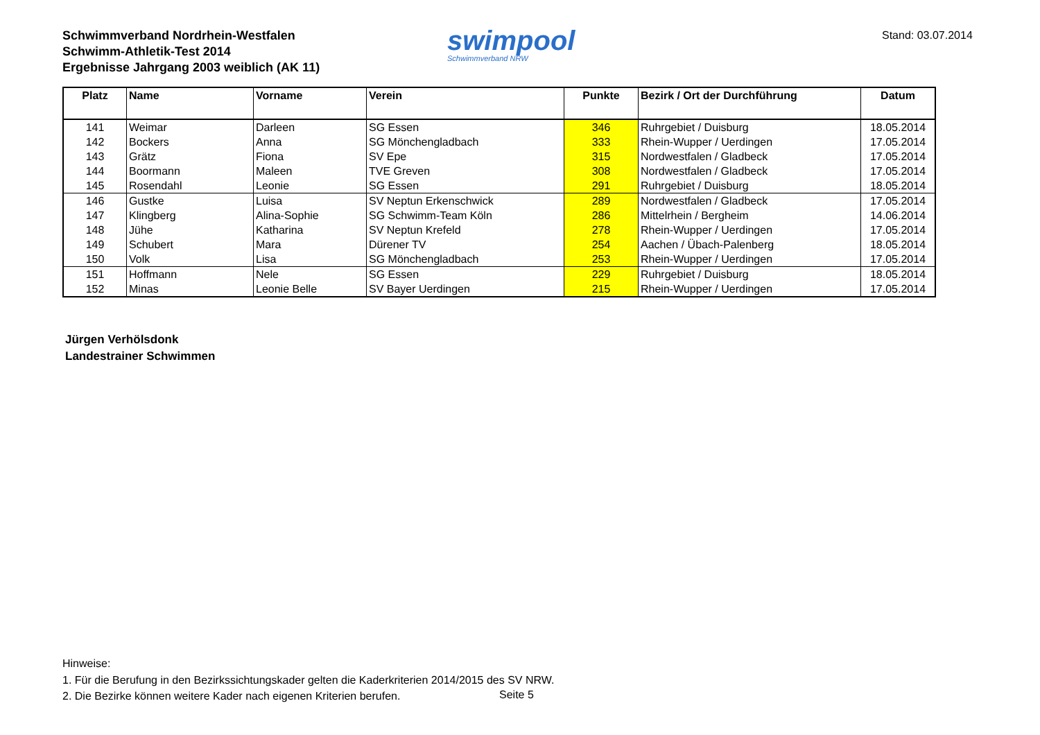Schwimmverband Nordrhein-Westfalen
Schwimm-Athletik-Test 2014
Ergebnisse Jahrgang 2003 weiblich (AK 11)
swimpool
Schwimmverband NRW
Stand: 03.07.2014
| Platz | Name | Vorname | Verein | Punkte | Bezirk / Ort der Durchführung | Datum |
| --- | --- | --- | --- | --- | --- | --- |
| 141 | Weimar | Darleen | SG Essen | 346 | Ruhrgebiet / Duisburg | 18.05.2014 |
| 142 | Bockers | Anna | SG Mönchengladbach | 333 | Rhein-Wupper / Uerdingen | 17.05.2014 |
| 143 | Grätz | Fiona | SV Epe | 315 | Nordwestfalen / Gladbeck | 17.05.2014 |
| 144 | Boormann | Maleen | TVE Greven | 308 | Nordwestfalen / Gladbeck | 17.05.2014 |
| 145 | Rosendahl | Leonie | SG Essen | 291 | Ruhrgebiet / Duisburg | 18.05.2014 |
| 146 | Gustke | Luisa | SV Neptun Erkenschwick | 289 | Nordwestfalen / Gladbeck | 17.05.2014 |
| 147 | Klingberg | Alina-Sophie | SG Schwimm-Team Köln | 286 | Mittelrhein / Bergheim | 14.06.2014 |
| 148 | Jühe | Katharina | SV Neptun Krefeld | 278 | Rhein-Wupper / Uerdingen | 17.05.2014 |
| 149 | Schubert | Mara | Dürener TV | 254 | Aachen / Übach-Palenberg | 18.05.2014 |
| 150 | Volk | Lisa | SG Mönchengladbach | 253 | Rhein-Wupper / Uerdingen | 17.05.2014 |
| 151 | Hoffmann | Nele | SG Essen | 229 | Ruhrgebiet / Duisburg | 18.05.2014 |
| 152 | Minas | Leonie Belle | SV Bayer Uerdingen | 215 | Rhein-Wupper / Uerdingen | 17.05.2014 |
Jürgen Verhölsdonk
Landestrainer Schwimmen
Hinweise:
1. Für die Berufung in den Bezirkssichtungskader gelten die Kaderkriterien 2014/2015 des SV NRW.
2. Die Bezirke können weitere Kader nach eigenen Kriterien berufen.
Seite 5